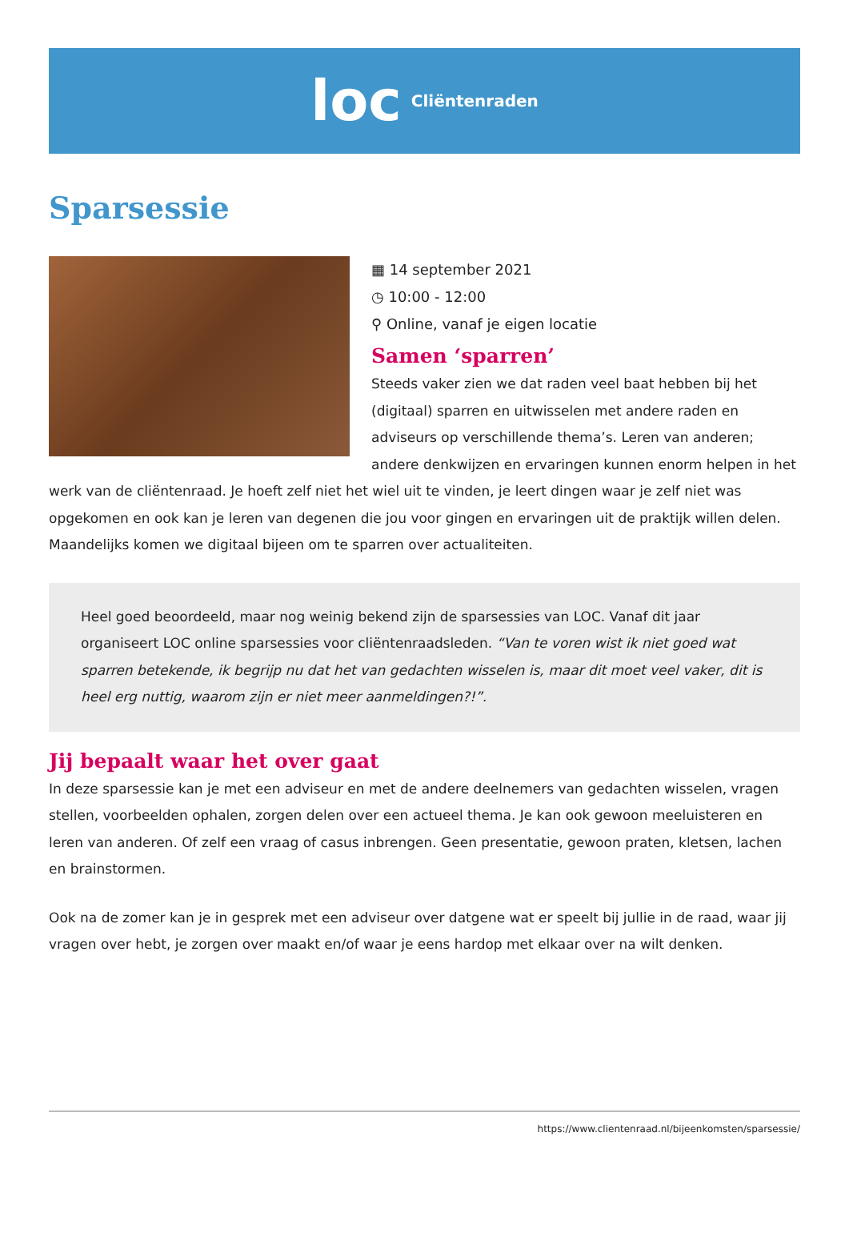loc Cliëntenraden
Sparsessie
▦ 14 september 2021
◷ 10:00 - 12:00
⚲ Online, vanaf je eigen locatie
Samen ‘sparren’
Steeds vaker zien we dat raden veel baat hebben bij het (digitaal) sparren en uitwisselen met andere raden en adviseurs op verschillende thema’s. Leren van anderen; andere denkwijzen en ervaringen kunnen enorm helpen in het werk van de cliëntenraad. Je hoeft zelf niet het wiel uit te vinden, je leert dingen waar je zelf niet was opgekomen en ook kan je leren van degenen die jou voor gingen en ervaringen uit de praktijk willen delen. Maandelijks komen we digitaal bijeen om te sparren over actualiteiten.
Heel goed beoordeeld, maar nog weinig bekend zijn de sparsessies van LOC. Vanaf dit jaar organiseert LOC online sparsessies voor cliëntenraadsleden. “Van te voren wist ik niet goed wat sparren betekende, ik begrijp nu dat het van gedachten wisselen is, maar dit moet veel vaker, dit is heel erg nuttig, waarom zijn er niet meer aanmeldingen?!”.
Jij bepaalt waar het over gaat
In deze sparsessie kan je met een adviseur en met de andere deelnemers van gedachten wisselen, vragen stellen, voorbeelden ophalen, zorgen delen over een actueel thema. Je kan ook gewoon meeluisteren en leren van anderen. Of zelf een vraag of casus inbrengen. Geen presentatie, gewoon praten, kletsen, lachen en brainstormen.
Ook na de zomer kan je in gesprek met een adviseur over datgene wat er speelt bij jullie in de raad, waar jij vragen over hebt, je zorgen over maakt en/of waar je eens hardop met elkaar over na wilt denken.
https://www.clientenraad.nl/bijeenkomsten/sparsessie/